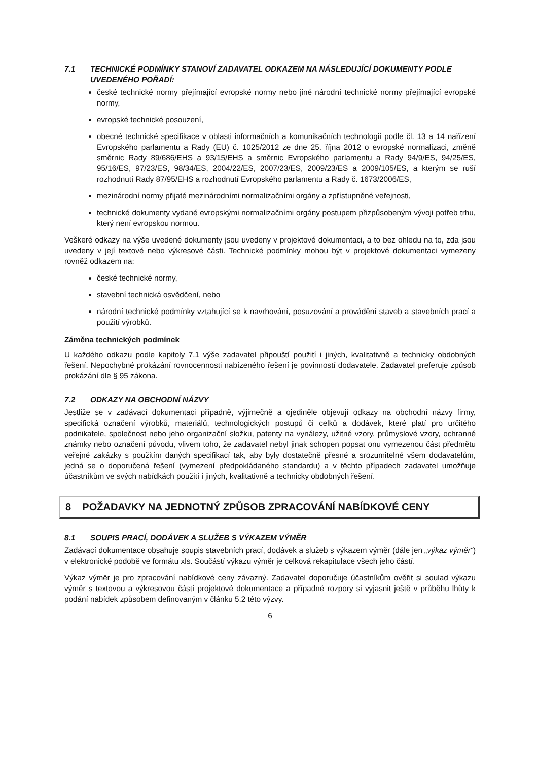7.1 TECHNICKÉ PODMÍNKY STANOVÍ ZADAVATEL ODKAZEM NA NÁSLEDUJÍCÍ DOKUMENTY PODLE UVEDENÉHO POŘADÍ:
české technické normy přejímající evropské normy nebo jiné národní technické normy přejímající evropské normy,
evropské technické posouzení,
obecné technické specifikace v oblasti informačních a komunikačních technologií podle čl. 13 a 14 nařízení Evropského parlamentu a Rady (EU) č. 1025/2012 ze dne 25. října 2012 o evropské normalizaci, změně směrnic Rady 89/686/EHS a 93/15/EHS a směrnic Evropského parlamentu a Rady 94/9/ES, 94/25/ES, 95/16/ES, 97/23/ES, 98/34/ES, 2004/22/ES, 2007/23/ES, 2009/23/ES a 2009/105/ES, a kterým se ruší rozhodnutí Rady 87/95/EHS a rozhodnutí Evropského parlamentu a Rady č. 1673/2006/ES,
mezinárodní normy přijaté mezinárodními normalizačními orgány a zpřístupněné veřejnosti,
technické dokumenty vydané evropskými normalizačními orgány postupem přizpůsobeným vývoji potřeb trhu, který není evropskou normou.
Veškeré odkazy na výše uvedené dokumenty jsou uvedeny v projektové dokumentaci, a to bez ohledu na to, zda jsou uvedeny v její textové nebo výkresové části. Technické podmínky mohou být v projektové dokumentaci vymezeny rovněž odkazem na:
české technické normy,
stavební technická osvědčení, nebo
národní technické podmínky vztahující se k navrhování, posuzování a provádění staveb a stavebních prací a použití výrobků.
Záměna technických podmínek
U každého odkazu podle kapitoly 7.1 výše zadavatel připouští použití i jiných, kvalitativně a technicky obdobných řešení. Nepochybné prokázání rovnocennosti nabízeného řešení je povinností dodavatele. Zadavatel preferuje způsob prokázání dle § 95 zákona.
7.2 ODKAZY NA OBCHODNÍ NÁZVY
Jestliže se v zadávací dokumentaci případně, výjimečně a ojediněle objevují odkazy na obchodní názvy firmy, specifická označení výrobků, materiálů, technologických postupů či celků a dodávek, které platí pro určitého podnikatele, společnost nebo jeho organizační složku, patenty na vynálezy, užitné vzory, průmyslové vzory, ochranné známky nebo označení původu, vlivem toho, že zadavatel nebyl jinak schopen popsat onu vymezenou část předmětu veřejné zakázky s použitím daných specifikací tak, aby byly dostatečně přesné a srozumitelné všem dodavatelům, jedná se o doporučená řešení (vymezení předpokládaného standardu) a v těchto případech zadavatel umožňuje účastníkům ve svých nabídkách použití i jiných, kvalitativně a technicky obdobných řešení.
8 POŽADAVKY NA JEDNOTNÝ ZPŮSOB ZPRACOVÁNÍ NABÍDKOVÉ CENY
8.1 SOUPIS PRACÍ, DODÁVEK A SLUŽEB S VÝKAZEM VÝMĚR
Zadávací dokumentace obsahuje soupis stavebních prací, dodávek a služeb s výkazem výměr (dále jen „výkaz výměr“) v elektronické podobě ve formátu xls. Součástí výkazu výměr je celková rekapitulace všech jeho částí.
Výkaz výměr je pro zpracování nabídkové ceny závazný. Zadavatel doporučuje účastníkům ověřit si soulad výkazu výměr s textovou a výkresovou částí projektové dokumentace a případné rozpory si vyjasnit ještě v průběhu lhůty k podání nabídek způsobem definovaným v článku 5.2 této výzvy.
6